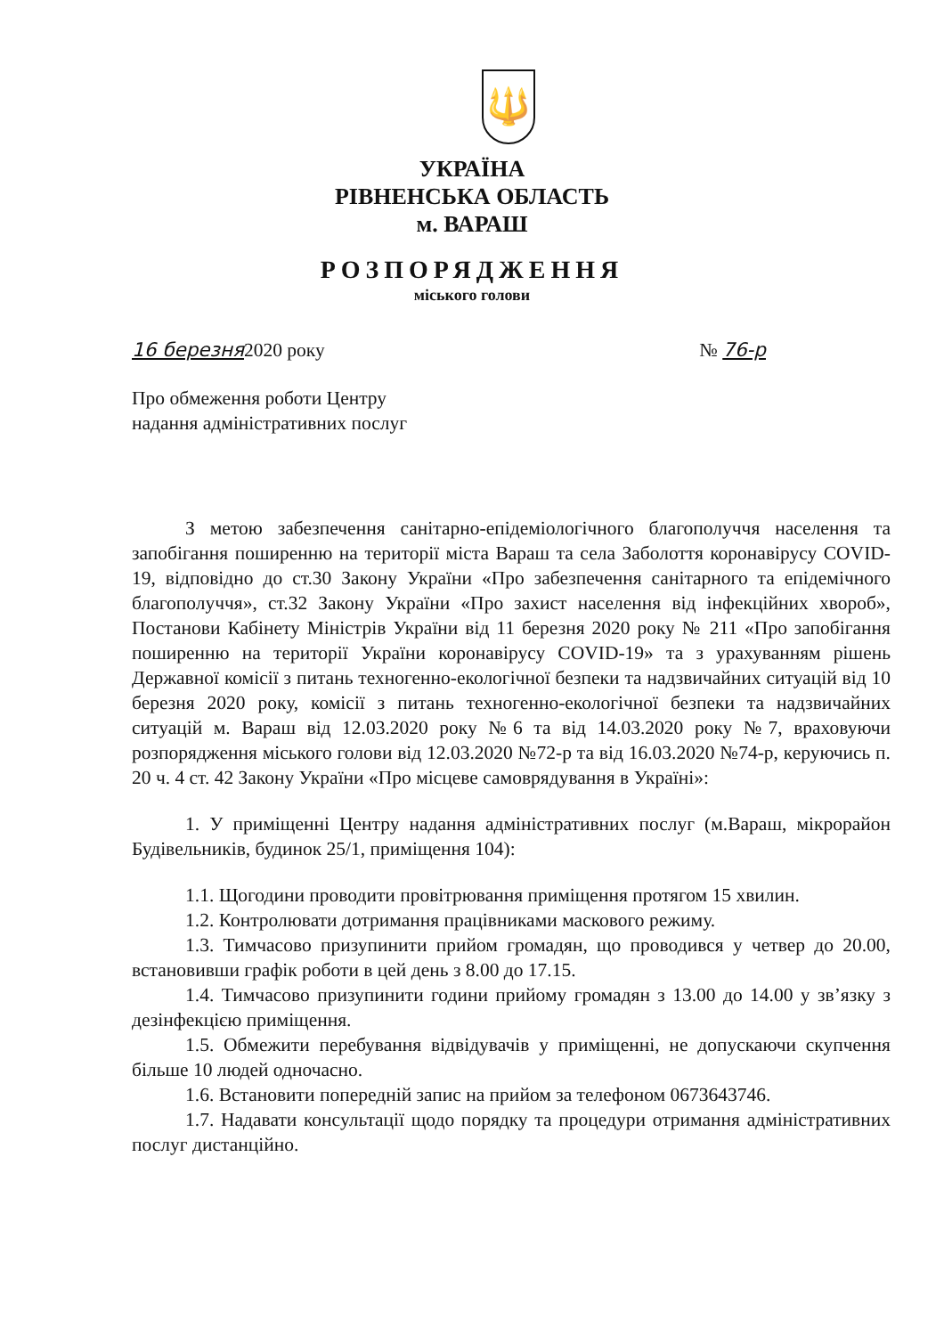🔱
УКРАЇНА
РІВНЕНСЬКА ОБЛАСТЬ
м. ВАРАШ
РОЗПОРЯДЖЕННЯ
міського голови
16 березня2020 року № 76-р
Про обмеження роботи Центру
надання адміністративних послуг
З метою забезпечення санітарно-епідеміологічного благополуччя населення та запобігання поширенню на території міста Вараш та села Заболоття коронавірусу COVID-19, відповідно до ст.30 Закону України «Про забезпечення санітарного та епідемічного благополуччя», ст.32 Закону України «Про захист населення від інфекційних хвороб», Постанови Кабінету Міністрів України від 11 березня 2020 року № 211 «Про запобігання поширенню на території України коронавірусу COVID-19» та з урахуванням рішень Державної комісії з питань техногенно-екологічної безпеки та надзвичайних ситуацій від 10 березня 2020 року, комісії з питань техногенно-екологічної безпеки та надзвичайних ситуацій м. Вараш від 12.03.2020 року №6 та від 14.03.2020 року №7, враховуючи розпорядження міського голови від 12.03.2020 №72-р та від 16.03.2020 №74-р, керуючись п. 20 ч. 4 ст. 42 Закону України «Про місцеве самоврядування в Україні»:
1. У приміщенні Центру надання адміністративних послуг (м.Вараш, мікрорайон Будівельників, будинок 25/1, приміщення 104):
1.1. Щогодини проводити провітрювання приміщення протягом 15 хвилин.
1.2. Контролювати дотримання працівниками маскового режиму.
1.3. Тимчасово призупинити прийом громадян, що проводився у четвер до 20.00, встановивши графік роботи в цей день з 8.00 до 17.15.
1.4. Тимчасово призупинити години прийому громадян з 13.00 до 14.00 у зв’язку з дезінфекцією приміщення.
1.5. Обмежити перебування відвідувачів у приміщенні, не допускаючи скупчення більше 10 людей одночасно.
1.6. Встановити попередній запис на прийом за телефоном 0673643746.
1.7. Надавати консультації щодо порядку та процедури отримання адміністративних послуг дистанційно.